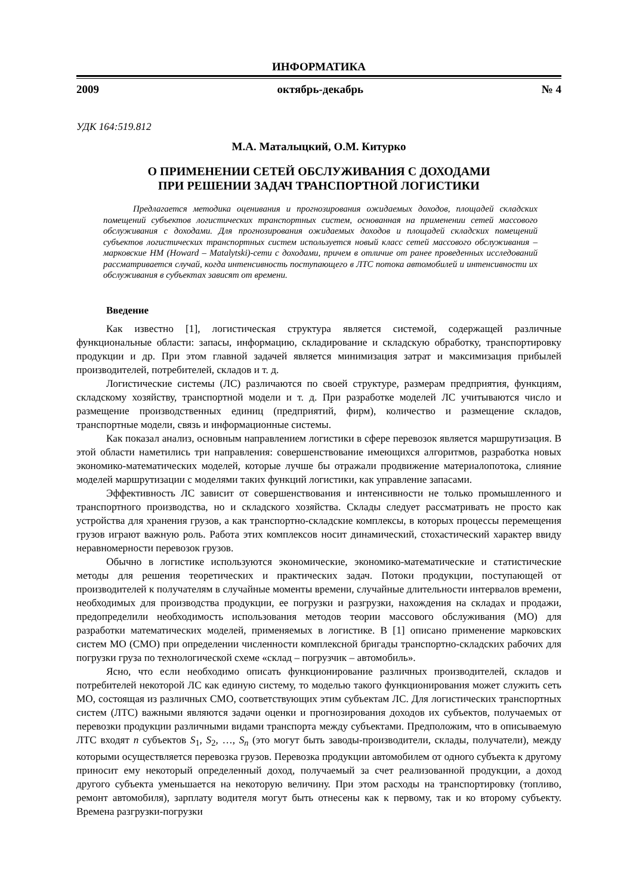ИНФОРМАТИКА
2009 октябрь-декабрь № 4
УДК 164:519.812
М.А. Маталыцкий, О.М. Китурко
О ПРИМЕНЕНИИ СЕТЕЙ ОБСЛУЖИВАНИЯ С ДОХОДАМИ
ПРИ РЕШЕНИИ ЗАДАЧ ТРАНСПОРТНОЙ ЛОГИСТИКИ
Предлагается методика оценивания и прогнозирования ожидаемых доходов, площадей складских помещений субъектов логистических транспортных систем, основанная на применении сетей массового обслуживания с доходами. Для прогнозирования ожидаемых доходов и площадей складских помещений субъектов логистических транспортных систем используется новый класс сетей массового обслуживания – марковские НМ (Howard – Matalytski)-сети с доходами, причем в отличие от ранее проведенных исследований рассматривается случай, когда интенсивность поступающего в ЛТС потока автомобилей и интенсивности их обслуживания в субъектах зависят от времени.
Введение
Как известно [1], логистическая структура является системой, содержащей различные функциональные области: запасы, информацию, складирование и складскую обработку, транспортировку продукции и др. При этом главной задачей является минимизация затрат и максимизация прибылей производителей, потребителей, складов и т. д.
Логистические системы (ЛС) различаются по своей структуре, размерам предприятия, функциям, складскому хозяйству, транспортной модели и т. д. При разработке моделей ЛС учитываются число и размещение производственных единиц (предприятий, фирм), количество и размещение складов, транспортные модели, связь и информационные системы.
Как показал анализ, основным направлением логистики в сфере перевозок является маршрутизация. В этой области наметились три направления: совершенствование имеющихся алгоритмов, разработка новых экономико-математических моделей, которые лучше бы отражали продвижение материалопотока, слияние моделей маршрутизации с моделями таких функций логистики, как управление запасами.
Эффективность ЛС зависит от совершенствования и интенсивности не только промышленного и транспортного производства, но и складского хозяйства. Склады следует рассматривать не просто как устройства для хранения грузов, а как транспортно-складские комплексы, в которых процессы перемещения грузов играют важную роль. Работа этих комплексов носит динамический, стохастический характер ввиду неравномерности перевозок грузов.
Обычно в логистике используются экономические, экономико-математические и статистические методы для решения теоретических и практических задач. Потоки продукции, поступающей от производителей к получателям в случайные моменты времени, случайные длительности интервалов времени, необходимых для производства продукции, ее погрузки и разгрузки, нахождения на складах и продажи, предопределили необходимость использования методов теории массового обслуживания (МО) для разработки математических моделей, применяемых в логистике. В [1] описано применение марковских систем МО (СМО) при определении численности комплексной бригады транспортно-складских рабочих для погрузки груза по технологической схеме «склад – погрузчик – автомобиль».
Ясно, что если необходимо описать функционирование различных производителей, складов и потребителей некоторой ЛС как единую систему, то моделью такого функционирования может служить сеть МО, состоящая из различных СМО, соответствующих этим субъектам ЛС. Для логистических транспортных систем (ЛТС) важными являются задачи оценки и прогнозирования доходов их субъектов, получаемых от перевозки продукции различными видами транспорта между субъектами. Предположим, что в описываемую ЛТС входят n субъектов S<sub>1</sub>, S<sub>2</sub>, …, S<sub>n</sub> (это могут быть заводы-производители, склады, получатели), между которыми осуществляется перевозка грузов. Перевозка продукции автомобилем от одного субъекта к другому приносит ему некоторый определенный доход, получаемый за счет реализованной продукции, а доход другого субъекта уменьшается на некоторую величину. При этом расходы на транспортировку (топливо, ремонт автомобиля), зарплату водителя могут быть отнесены как к первому, так и ко второму субъекту. Времена разгрузки-погрузки